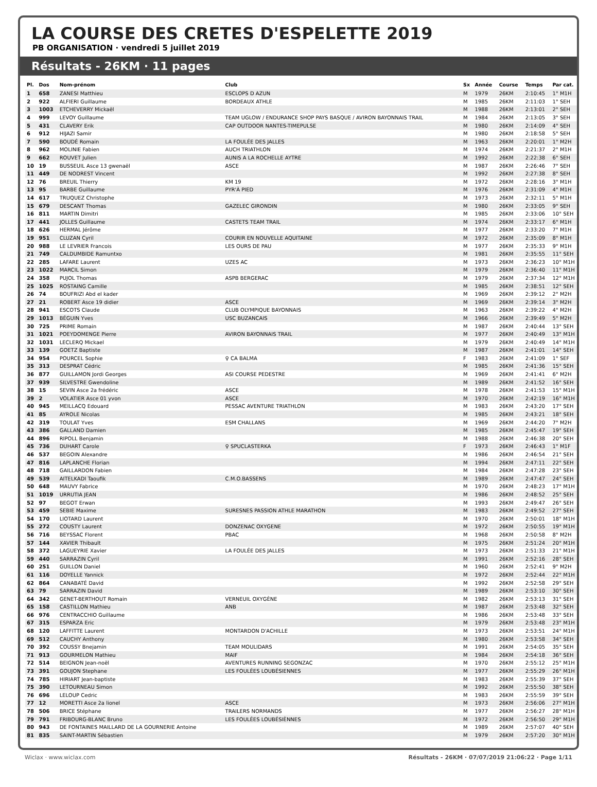LA COURSE DES CRETES D'ESPELETTE 2019
PB ORGANISATION · vendredi 5 juillet 2019
Résultats - 26KM · 11 pages
| Pl. | Dos | Nom-prénom | Club | Sx | Année | Course | Temps | Par cat. |
| --- | --- | --- | --- | --- | --- | --- | --- | --- |
| 1 | 658 | ZANESI Matthieu | ESCLOPS D AZUN | M | 1979 | 26KM | 2:10:45 | 1° M1H |
| 2 | 922 | ALFIERI Guillaume | BORDEAUX ATHLE | M | 1985 | 26KM | 2:11:03 | 1° SEH |
| 3 | 1003 | ETCHEVERRY Mickaël | | M | 1988 | 26KM | 2:13:01 | 2° SEH |
| 4 | 999 | LEVOY Guillaume | TEAM UGLOW / ENDURANCE SHOP PAYS BASQUE / AVIRON BAYONNAIS TRAIL | M | 1984 | 26KM | 2:13:05 | 3° SEH |
| 5 | 431 | CLAVERY Erik | CAP OUTDOOR NANTES-TIMEPULSE | M | 1980 | 26KM | 2:14:09 | 4° SEH |
| 6 | 912 | HIJAZI Samir | | M | 1980 | 26KM | 2:18:58 | 5° SEH |
| 7 | 590 | BOUDÉ Romain | LA FOULÉE DES JALLES | M | 1963 | 26KM | 2:20:01 | 1° M2H |
| 8 | 962 | MOLINIE Fabien | AUCH TRIATHLON | M | 1974 | 26KM | 2:21:37 | 2° M1H |
| 9 | 662 | ROUVET Julien | AUNIS A LA ROCHELLE AYTRE | M | 1992 | 26KM | 2:22:38 | 6° SEH |
| 10 | 19 | BUSSEUIL Asce 13 gwenaël | ASCE | M | 1987 | 26KM | 2:26:46 | 7° SEH |
| 11 | 449 | DE NODREST Vincent | | M | 1992 | 26KM | 2:27:38 | 8° SEH |
| 12 | 76 | BREUIL Thierry | KM 19 | M | 1972 | 26KM | 2:28:16 | 3° M1H |
| 13 | 95 | BARBE Guillaume | PYR'À PIED | M | 1976 | 26KM | 2:31:09 | 4° M1H |
| 14 | 617 | TRUQUEZ Christophe | | M | 1973 | 26KM | 2:32:11 | 5° M1H |
| 15 | 679 | DESCANT Thomas | GAZELEC GIRONDIN | M | 1980 | 26KM | 2:33:05 | 9° SEH |
| 16 | 811 | MARTIN Dimitri | | M | 1985 | 26KM | 2:33:06 | 10° SEH |
| 17 | 441 | JOLLES Guillaume | CASTETS TEAM TRAIL | M | 1974 | 26KM | 2:33:17 | 6° M1H |
| 18 | 626 | HERMAL Jérôme | | M | 1977 | 26KM | 2:33:20 | 7° M1H |
| 19 | 951 | CLUZAN Cyril | COURIR EN NOUVELLE AQUITAINE | M | 1972 | 26KM | 2:35:09 | 8° M1H |
| 20 | 988 | LE LEVRIER Francois | LES OURS DE PAU | M | 1977 | 26KM | 2:35:33 | 9° M1H |
| 21 | 749 | CALDUMBIDE Ramuntxo | | M | 1981 | 26KM | 2:35:55 | 11° SEH |
| 22 | 285 | LAFARE Laurent | UZES AC | M | 1973 | 26KM | 2:36:23 | 10° M1H |
| 23 | 1022 | MARCIL Simon | | M | 1979 | 26KM | 2:36:40 | 11° M1H |
| 24 | 358 | PUJOL Thomas | ASPB BERGERAC | M | 1979 | 26KM | 2:37:34 | 12° M1H |
| 25 | 1025 | ROSTAING Camille | | M | 1985 | 26KM | 2:38:51 | 12° SEH |
| 26 | 74 | BOUFRIZI Abd el kader | | M | 1969 | 26KM | 2:39:12 | 2° M2H |
| 27 | 21 | ROBERT Asce 19 didier | ASCE | M | 1969 | 26KM | 2:39:14 | 3° M2H |
| 28 | 941 | ESCOTS Claude | CLUB OLYMPIQUE BAYONNAIS | M | 1963 | 26KM | 2:39:22 | 4° M2H |
| 29 | 1013 | BÉGUIN Yves | USC BUZANCAIS | M | 1966 | 26KM | 2:39:49 | 5° M2H |
| 30 | 725 | PRIME Romain | | M | 1987 | 26KM | 2:40:44 | 13° SEH |
| 31 | 1021 | POEYDOMENGE Pierre | AVIRON BAYONNAIS TRAIL | M | 1977 | 26KM | 2:40:49 | 13° M1H |
| 32 | 1031 | LECLERQ Mickael | | M | 1979 | 26KM | 2:40:49 | 14° M1H |
| 33 | 139 | GOETZ Baptiste | | M | 1987 | 26KM | 2:41:01 | 14° SEH |
| 34 | 954 | POURCEL Sophie | ♀ CA BALMA | F | 1983 | 26KM | 2:41:09 | 1° SEF |
| 35 | 313 | DESPRAT Cédric | | M | 1985 | 26KM | 2:41:36 | 15° SEH |
| 36 | 877 | GUILLAMON Jordi Georges | ASI COURSE PEDESTRE | M | 1969 | 26KM | 2:41:41 | 6° M2H |
| 37 | 939 | SILVESTRE Gwendoline | | M | 1989 | 26KM | 2:41:52 | 16° SEH |
| 38 | 15 | SEVIN Asce 2a frédéric | ASCE | M | 1978 | 26KM | 2:41:53 | 15° M1H |
| 39 | 2 | VOLATIER Asce 01 yvon | ASCE | M | 1970 | 26KM | 2:42:19 | 16° M1H |
| 40 | 945 | MEILLACQ Edouard | PESSAC AVENTURE TRIATHLON | M | 1983 | 26KM | 2:43:20 | 17° SEH |
| 41 | 85 | AYROLE Nicolas | | M | 1985 | 26KM | 2:43:21 | 18° SEH |
| 42 | 319 | TOULAT Yves | ESM CHALLANS | M | 1969 | 26KM | 2:44:20 | 7° M2H |
| 43 | 386 | GALLAND Damien | | M | 1985 | 26KM | 2:45:47 | 19° SEH |
| 44 | 896 | RIPOLL Benjamin | | M | 1988 | 26KM | 2:46:38 | 20° SEH |
| 45 | 736 | DUHART Carole | ♀ SPUCLASTERKA | F | 1973 | 26KM | 2:46:43 | 1° M1F |
| 46 | 537 | BEGOIN Alexandre | | M | 1986 | 26KM | 2:46:54 | 21° SEH |
| 47 | 816 | LAPLANCHE Florian | | M | 1994 | 26KM | 2:47:11 | 22° SEH |
| 48 | 718 | GAILLARDON Fabien | | M | 1984 | 26KM | 2:47:28 | 23° SEH |
| 49 | 539 | AITELKADI Taoufik | C.M.O.BASSENS | M | 1989 | 26KM | 2:47:47 | 24° SEH |
| 50 | 648 | MAUVY Fabrice | | M | 1970 | 26KM | 2:48:23 | 17° M1H |
| 51 | 1019 | URRUTIA JEAN | | M | 1986 | 26KM | 2:48:52 | 25° SEH |
| 52 | 97 | BEGOT Erwan | | M | 1993 | 26KM | 2:49:47 | 26° SEH |
| 53 | 459 | SEBIE Maxime | SURESNES PASSION ATHLE MARATHON | M | 1983 | 26KM | 2:49:52 | 27° SEH |
| 54 | 170 | LIOTARD Laurent | | M | 1970 | 26KM | 2:50:01 | 18° M1H |
| 55 | 272 | COUSTY Laurent | DONZENAC OXYGENE | M | 1972 | 26KM | 2:50:55 | 19° M1H |
| 56 | 716 | BEYSSAC Florent | PBAC | M | 1968 | 26KM | 2:50:58 | 8° M2H |
| 57 | 144 | XAVIER Thibault | | M | 1975 | 26KM | 2:51:24 | 20° M1H |
| 58 | 372 | LAGUEYRIE Xavier | LA FOULÉE DES JALLES | M | 1973 | 26KM | 2:51:33 | 21° M1H |
| 59 | 440 | SARRAZIN Cyril | | M | 1991 | 26KM | 2:52:16 | 28° SEH |
| 60 | 251 | GUILLON Daniel | | M | 1960 | 26KM | 2:52:41 | 9° M2H |
| 61 | 116 | DOYELLE Yannick | | M | 1972 | 26KM | 2:52:44 | 22° M1H |
| 62 | 864 | CANABATÉ David | | M | 1992 | 26KM | 2:52:58 | 29° SEH |
| 63 | 79 | SARRAZIN David | | M | 1989 | 26KM | 2:53:10 | 30° SEH |
| 64 | 342 | GENET-BERTHOUT Romain | VERNEUIL OXYGÈNE | M | 1982 | 26KM | 2:53:13 | 31° SEH |
| 65 | 158 | CASTILLON Mathieu | ANB | M | 1987 | 26KM | 2:53:48 | 32° SEH |
| 66 | 976 | CENTRACCHIO Guillaume | | M | 1986 | 26KM | 2:53:48 | 33° SEH |
| 67 | 315 | ESPARZA Eric | | M | 1979 | 26KM | 2:53:48 | 23° M1H |
| 68 | 120 | LAFFITTE Laurent | MONTARDON D'ACHILLE | M | 1973 | 26KM | 2:53:51 | 24° M1H |
| 69 | 512 | CAUCHY Anthony | | M | 1980 | 26KM | 2:53:58 | 34° SEH |
| 70 | 392 | COUSSY Bnejamin | TEAM MOULIDARS | M | 1991 | 26KM | 2:54:05 | 35° SEH |
| 71 | 913 | GOURMELON Mathieu | MAIF | M | 1984 | 26KM | 2:54:18 | 36° SEH |
| 72 | 514 | BEIGNON Jean-noël | AVENTURES RUNNING SEGONZAC | M | 1970 | 26KM | 2:55:12 | 25° M1H |
| 73 | 391 | GOUJON Stephane | LES FOULÉES LOUBÉSIENNES | M | 1977 | 26KM | 2:55:29 | 26° M1H |
| 74 | 785 | HIRIART Jean-baptiste | | M | 1983 | 26KM | 2:55:39 | 37° SEH |
| 75 | 390 | LETOURNEAU Simon | | M | 1992 | 26KM | 2:55:50 | 38° SEH |
| 76 | 696 | LELOUP Cedric | | M | 1983 | 26KM | 2:55:59 | 39° SEH |
| 77 | 12 | MORETTI Asce 2a lionel | ASCE | M | 1973 | 26KM | 2:56:06 | 27° M1H |
| 78 | 506 | BRICE Stéphane | TRAILERS NORMANDS | M | 1977 | 26KM | 2:56:27 | 28° M1H |
| 79 | 791 | FRIBOURG-BLANC Bruno | LES FOULÉES LOUBÉSIÈNNES | M | 1972 | 26KM | 2:56:50 | 29° M1H |
| 80 | 943 | DE FONTAINES MAILLARD DE LA GOURNERIE Antoine | | M | 1989 | 26KM | 2:57:07 | 40° SEH |
| 81 | 835 | SAINT-MARTIN Sébastien | | M | 1979 | 26KM | 2:57:20 | 30° M1H |
Wiclax · www.wiclax.com Résultats - 26KM · 07/07/2019 21:06:22 · Page 1/11